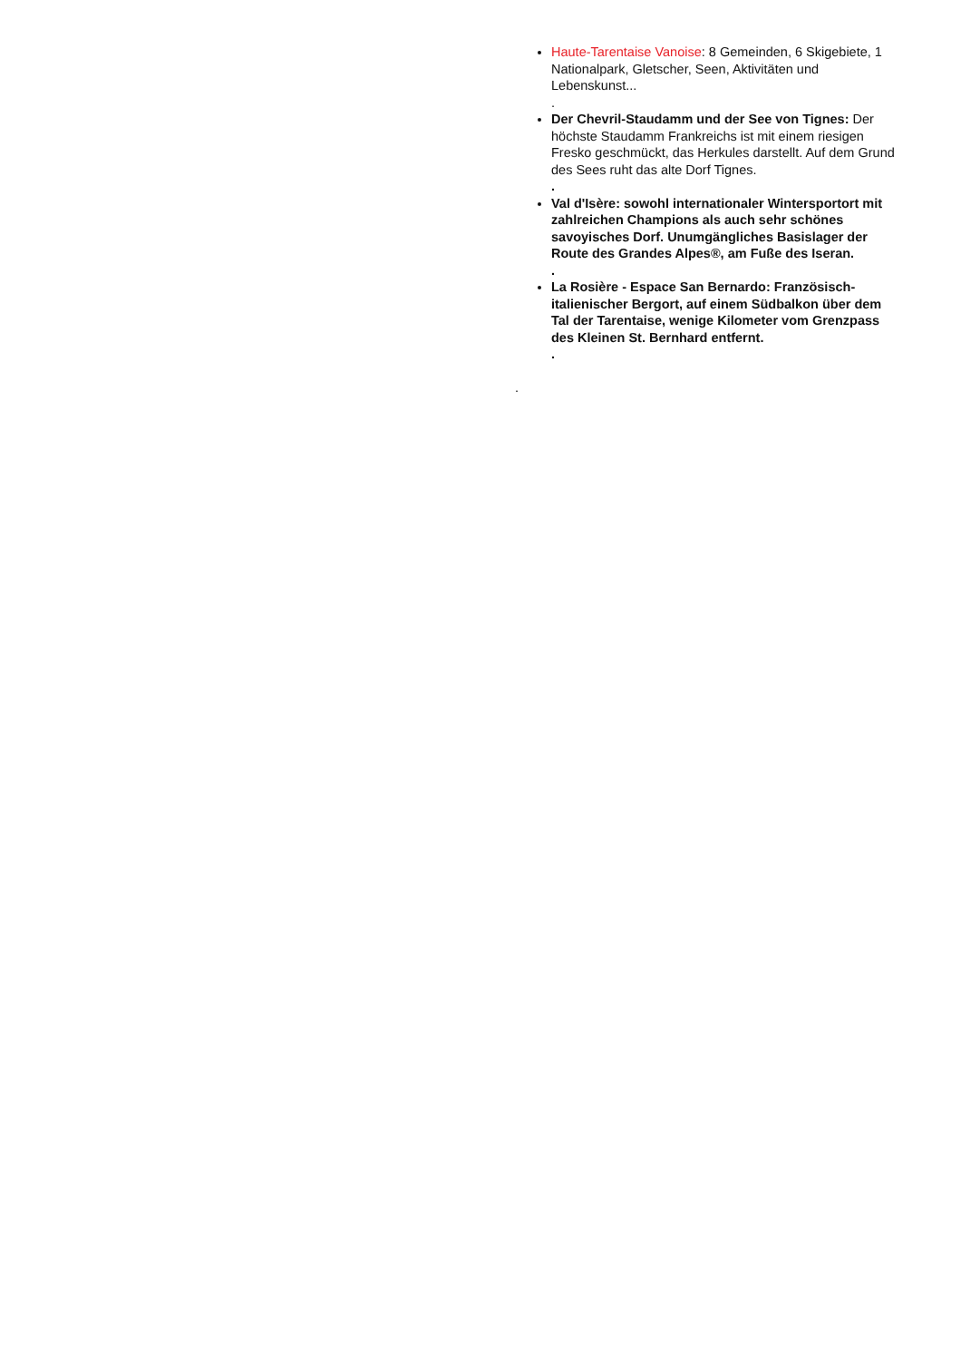Haute-Tarentaise Vanoise: 8 Gemeinden, 6 Skigebiete, 1 Nationalpark, Gletscher, Seen, Aktivitäten und Lebenskunst...
.
Der Chevril-Staudamm und der See von Tignes: Der höchste Staudamm Frankreichs ist mit einem riesigen Fresko geschmückt, das Herkules darstellt. Auf dem Grund des Sees ruht das alte Dorf Tignes.
.
Val d'Isère: sowohl internationaler Wintersportort mit zahlreichen Champions als auch sehr schönes savoyisches Dorf. Unumgängliches Basislager der Route des Grandes Alpes®, am Fuße des Iseran.
.
La Rosière - Espace San Bernardo: Französisch-italienischer Bergort, auf einem Südbalkon über dem Tal der Tarentaise, wenige Kilometer vom Grenzpass des Kleinen St. Bernhard entfernt.
.
.